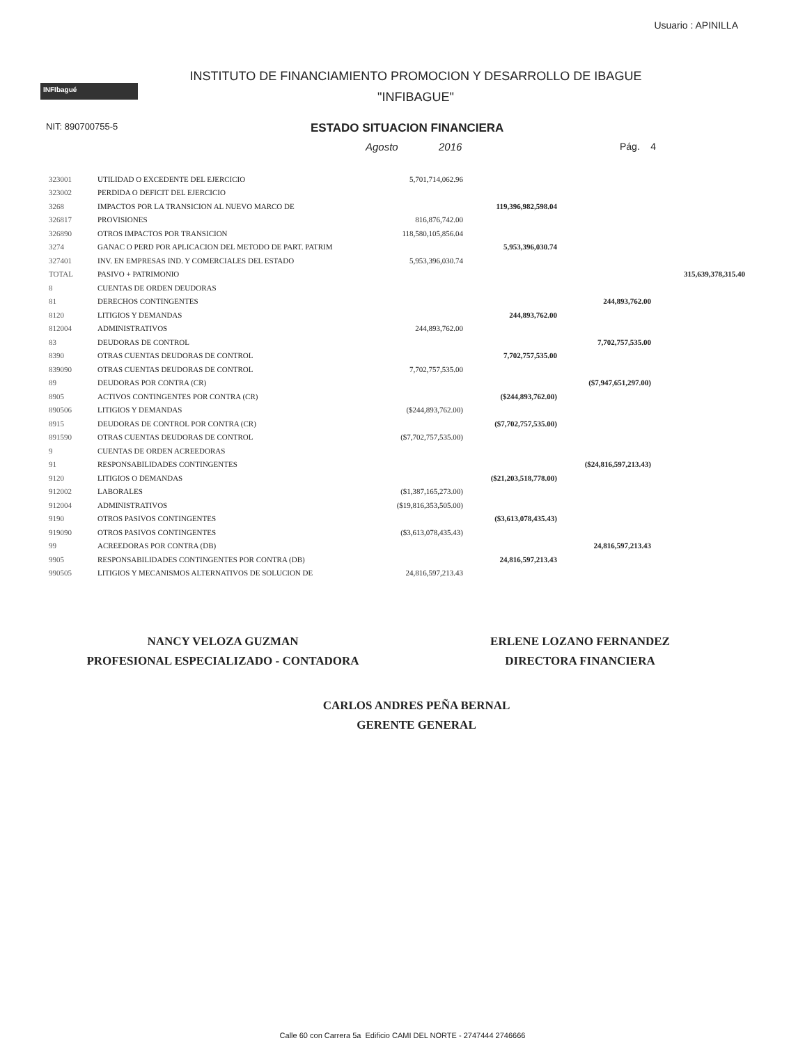Usuario : APINILLA
INFIbagué
INSTITUTO DE FINANCIAMIENTO PROMOCION Y DESARROLLO DE IBAGUE
"INFIBAGUE"
NIT: 890700755-5
ESTADO SITUACION FINANCIERA
Agosto 2016 Pág. 4
| 323001 | UTILIDAD O EXCEDENTE DEL EJERCICIO | 5,701,714,062.96 | | | |
| 323002 | PERDIDA O DEFICIT DEL EJERCICIO | | | | |
| 3268 | IMPACTOS POR LA TRANSICION AL NUEVO MARCO DE | | 119,396,982,598.04 | | |
| 326817 | PROVISIONES | 816,876,742.00 | | | |
| 326890 | OTROS IMPACTOS POR TRANSICION | 118,580,105,856.04 | | | |
| 3274 | GANAC O PERD POR APLICACION DEL METODO DE PART. PATRIM | | 5,953,396,030.74 | | |
| 327401 | INV. EN EMPRESAS IND. Y COMERCIALES DEL ESTADO | 5,953,396,030.74 | | | |
| TOTAL | PASIVO + PATRIMONIO | | | | 315,639,378,315.40 |
| 8 | CUENTAS DE ORDEN DEUDORAS | | | | |
| 81 | DERECHOS CONTINGENTES | | | 244,893,762.00 | |
| 8120 | LITIGIOS Y DEMANDAS | | 244,893,762.00 | | |
| 812004 | ADMINISTRATIVOS | 244,893,762.00 | | | |
| 83 | DEUDORAS DE CONTROL | | | 7,702,757,535.00 | |
| 8390 | OTRAS CUENTAS DEUDORAS DE CONTROL | | 7,702,757,535.00 | | |
| 839090 | OTRAS CUENTAS DEUDORAS DE CONTROL | 7,702,757,535.00 | | | |
| 89 | DEUDORAS POR CONTRA (CR) | | | ($7,947,651,297.00) | |
| 8905 | ACTIVOS CONTINGENTES POR CONTRA (CR) | | ($244,893,762.00) | | |
| 890506 | LITIGIOS Y DEMANDAS | ($244,893,762.00) | | | |
| 8915 | DEUDORAS DE CONTROL POR CONTRA (CR) | | ($7,702,757,535.00) | | |
| 891590 | OTRAS CUENTAS DEUDORAS DE CONTROL | ($7,702,757,535.00) | | | |
| 9 | CUENTAS DE ORDEN ACREEDORAS | | | | |
| 91 | RESPONSABILIDADES CONTINGENTES | | | ($24,816,597,213.43) | |
| 9120 | LITIGIOS O DEMANDAS | | ($21,203,518,778.00) | | |
| 912002 | LABORALES | ($1,387,165,273.00) | | | |
| 912004 | ADMINISTRATIVOS | ($19,816,353,505.00) | | | |
| 9190 | OTROS PASIVOS CONTINGENTES | | ($3,613,078,435.43) | | |
| 919090 | OTROS PASIVOS CONTINGENTES | ($3,613,078,435.43) | | | |
| 99 | ACREEDORAS POR CONTRA (DB) | | | 24,816,597,213.43 | |
| 9905 | RESPONSABILIDADES CONTINGENTES POR CONTRA (DB) | | 24,816,597,213.43 | | |
| 990505 | LITIGIOS Y MECANISMOS ALTERNATIVOS DE SOLUCION DE | 24,816,597,213.43 | | | |
NANCY VELOZA GUZMAN
PROFESIONAL ESPECIALIZADO - CONTADORA
ERLENE LOZANO FERNANDEZ
DIRECTORA FINANCIERA
CARLOS ANDRES PEÑA BERNAL
GERENTE GENERAL
Calle 60 con Carrera 5a Edificio CAMI DEL NORTE - 2747444 2746666